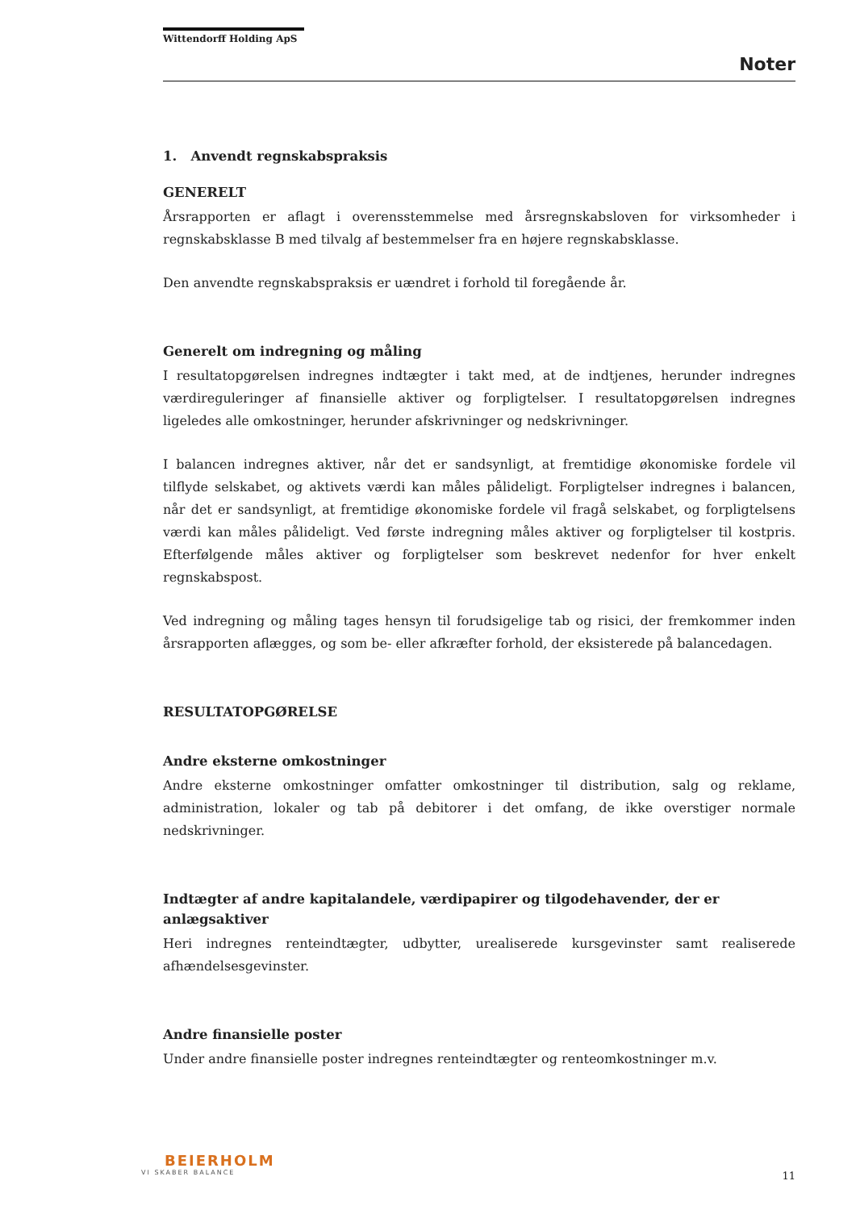Wittendorff Holding ApS
Noter
1. Anvendt regnskabspraksis
GENERELT
Årsrapporten er aflagt i overensstemmelse med årsregnskabsloven for virksomheder i regnskabsklasse B med tilvalg af bestemmelser fra en højere regnskabsklasse.
Den anvendte regnskabspraksis er uændret i forhold til foregående år.
Generelt om indregning og måling
I resultatopgørelsen indregnes indtægter i takt med, at de indtjenes, herunder indregnes værdireguleringer af finansielle aktiver og forpligtelser. I resultatopgørelsen indregnes ligeledes alle omkostninger, herunder afskrivninger og nedskrivninger.
I balancen indregnes aktiver, når det er sandsynligt, at fremtidige økonomiske fordele vil tilflyde selskabet, og aktivets værdi kan måles pålideligt. Forpligtelser indregnes i balancen, når det er sandsynligt, at fremtidige økonomiske fordele vil fragå selskabet, og forpligtelsens værdi kan måles pålideligt. Ved første indregning måles aktiver og forpligtelser til kostpris. Efterfølgende måles aktiver og forpligtelser som beskrevet nedenfor for hver enkelt regnskabspost.
Ved indregning og måling tages hensyn til forudsigelige tab og risici, der fremkommer inden årsrapporten aflægges, og som be- eller afkræfter forhold, der eksisterede på balancedagen.
RESULTATOPGØRELSE
Andre eksterne omkostninger
Andre eksterne omkostninger omfatter omkostninger til distribution, salg og reklame, administration, lokaler og tab på debitorer i det omfang, de ikke overstiger normale nedskrivninger.
Indtægter af andre kapitalandele, værdipapirer og tilgodehavender, der er anlægsaktiver
Heri indregnes renteindtægter, udbytter, urealiserede kursgevinster samt realiserede afhændelsesgevinster.
Andre finansielle poster
Under andre finansielle poster indregnes renteindtægter og renteomkostninger m.v.
BEIERHOLM
VI SKABER BALANCE
11